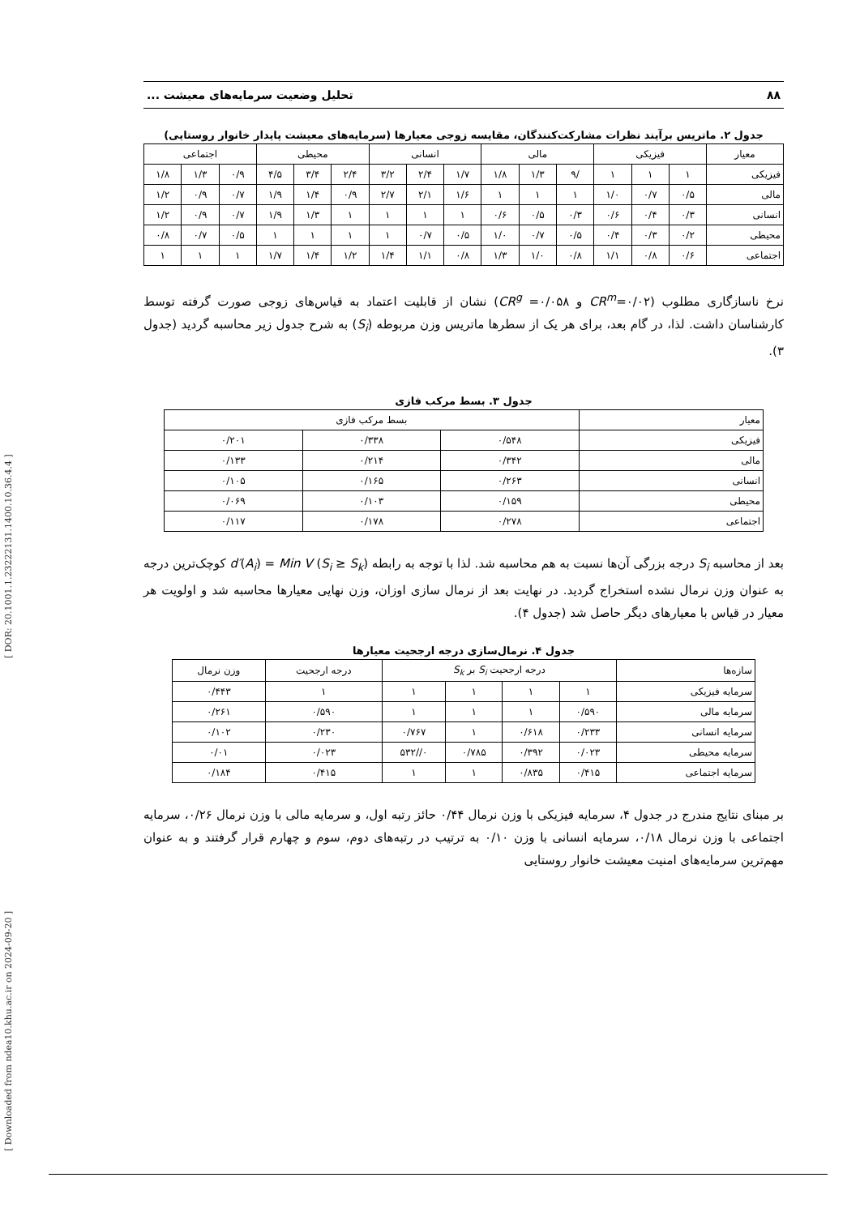[ Downloaded from ndea10.khu.ac.ir on 2024-09-20 ] [ DOR: 20.1001.1.23222131.1400.10.36.4.4 ]
۸۸ تحلیل وضعیت سرمایه‌های معیشت ...
جدول ۲. ماتریس برآیند نظرات مشارکت‌کنندگان، مقایسه زوجی معیارها (سرمایه‌های معیشت پایدار خانوار روستایی)
| معیار | فیزیکی | | | مالی | | | انسانی | | | محیطی | | | اجتماعی | | |
| --- | --- | --- | --- | --- | --- | --- | --- | --- | --- | --- | --- | --- | --- | --- | --- |
| فیزیکی | ۱ | ۱ | ۱ | /۹ | ۱/۳ | ۱/۸ | ۱/۷ | ۲/۴ | ۳/۲ | ۲/۴ | ۳/۴ | ۴/۵ | ۰/۹ | ۱/۳ | ۱/۸ |
| مالی | ۰/۵ | ۰/۷ | ۱/۰ | ۱ | ۱ | ۱ | ۱/۶ | ۲/۱ | ۲/۷ | ۰/۹ | ۱/۴ | ۱/۹ | ۰/۷ | ۰/۹ | ۱/۲ |
| انسانی | ۰/۳ | ۰/۴ | ۰/۶ | ۰/۳ | ۰/۵ | ۰/۶ | ۱ | ۱ | ۱ | ۱ | ۱/۳ | ۱/۹ | ۰/۷ | ۰/۹ | ۱/۲ |
| محیطی | ۰/۲ | ۰/۳ | ۰/۴ | ۰/۵ | ۰/۷ | ۱/۰ | ۰/۵ | ۰/۷ | ۱ | ۱ | ۱ | ۱ | ۰/۵ | ۰/۷ | ۰/۸ |
| اجتماعی | ۰/۶ | ۰/۸ | ۱/۱ | ۰/۸ | ۱/۰ | ۱/۳ | ۰/۸ | ۱/۱ | ۱/۴ | ۱/۲ | ۱/۴ | ۱/۷ | ۱ | ۱ | ۱ |
نرخ ناسازگاری مطلوب (CR<sup>m</sup>=۰/۰۲ و CR<sup>g</sup> =۰/۰۵۸) نشان از قابلیت اعتماد به قیاس‌های زوجی صورت گرفته توسط کارشناسان داشت. لذا، در گام بعد، برای هر یک از سطرها ماتریس وزن مربوطه (S<sub>i</sub>) به شرح جدول زیر محاسبه گردید (جدول ۳).
جدول ۳. بسط مرکب فازی
| معیار | بسط مرکب فازی | | |
| --- | --- | --- | --- |
| فیزیکی | ۰/۵۴۸ | ۰/۳۳۸ | ۰/۲۰۱ |
| مالی | ۰/۳۴۲ | ۰/۲۱۴ | ۰/۱۳۳ |
| انسانی | ۰/۲۶۳ | ۰/۱۶۵ | ۰/۱۰۵ |
| محیطی | ۰/۱۵۹ | ۰/۱۰۳ | ۰/۰۶۹ |
| اجتماعی | ۰/۲۷۸ | ۰/۱۷۸ | ۰/۱۱۷ |
بعد از محاسبه S<sub>i</sub> درجه بزرگی آن‌ها نسبت به هم محاسبه شد. لذا با توجه به رابطه d′(A<sub>i</sub>) = Min V (S<sub>i</sub> ≥ S<sub>k</sub>) کوچک‌ترین درجه به عنوان وزن نرمال نشده استخراج گردید. در نهایت بعد از نرمال سازی اوزان، وزن نهایی معیارها محاسبه شد و اولویت هر معیار در قیاس با معیارهای دیگر حاصل شد (جدول ۴).
جدول ۴. نرمال‌سازی درجه ارجحیت معیارها
| سازه‌ها | درجه ارجحیت S<sub>i</sub> بر S<sub>k</sub> | | | | درجه ارجحیت | وزن نرمال |
| --- | --- | --- | --- | --- | --- | --- |
| سرمایه فیزیکی | ۱ | ۱ | ۱ | ۱ | ۱ | ۰/۴۴۳ |
| سرمایه مالی | ۰/۵۹۰ | ۱ | ۱ | ۱ | ۰/۵۹۰ | ۰/۲۶۱ |
| سرمایه انسانی | ۰/۲۳۳ | ۰/۶۱۸ | ۱ | ۰/۷۶۷ | ۰/۲۳۰ | ۰/۱۰۲ |
| سرمایه محیطی | ۰/۰۲۳ | ۰/۳۹۲ | ۰/۷۸۵ | ۰//۵۳۲ | ۰/۰۲۳ | ۰/۰۱ |
| سرمایه اجتماعی | ۰/۴۱۵ | ۰/۸۳۵ | ۱ | ۱ | ۰/۴۱۵ | ۰/۱۸۴ |
بر مبنای نتایج مندرج در جدول ۴، سرمایه فیزیکی با وزن نرمال ۰/۴۴ حائز رتبه اول، و سرمایه مالی با وزن نرمال ۰/۲۶، سرمایه اجتماعی با وزن نرمال ۰/۱۸، سرمایه انسانی با وزن ۰/۱۰ به ترتیب در رتبه‌های دوم، سوم و چهارم قرار گرفتند و به عنوان مهم‌ترین سرمایه‌های امنیت معیشت خانوار روستایی